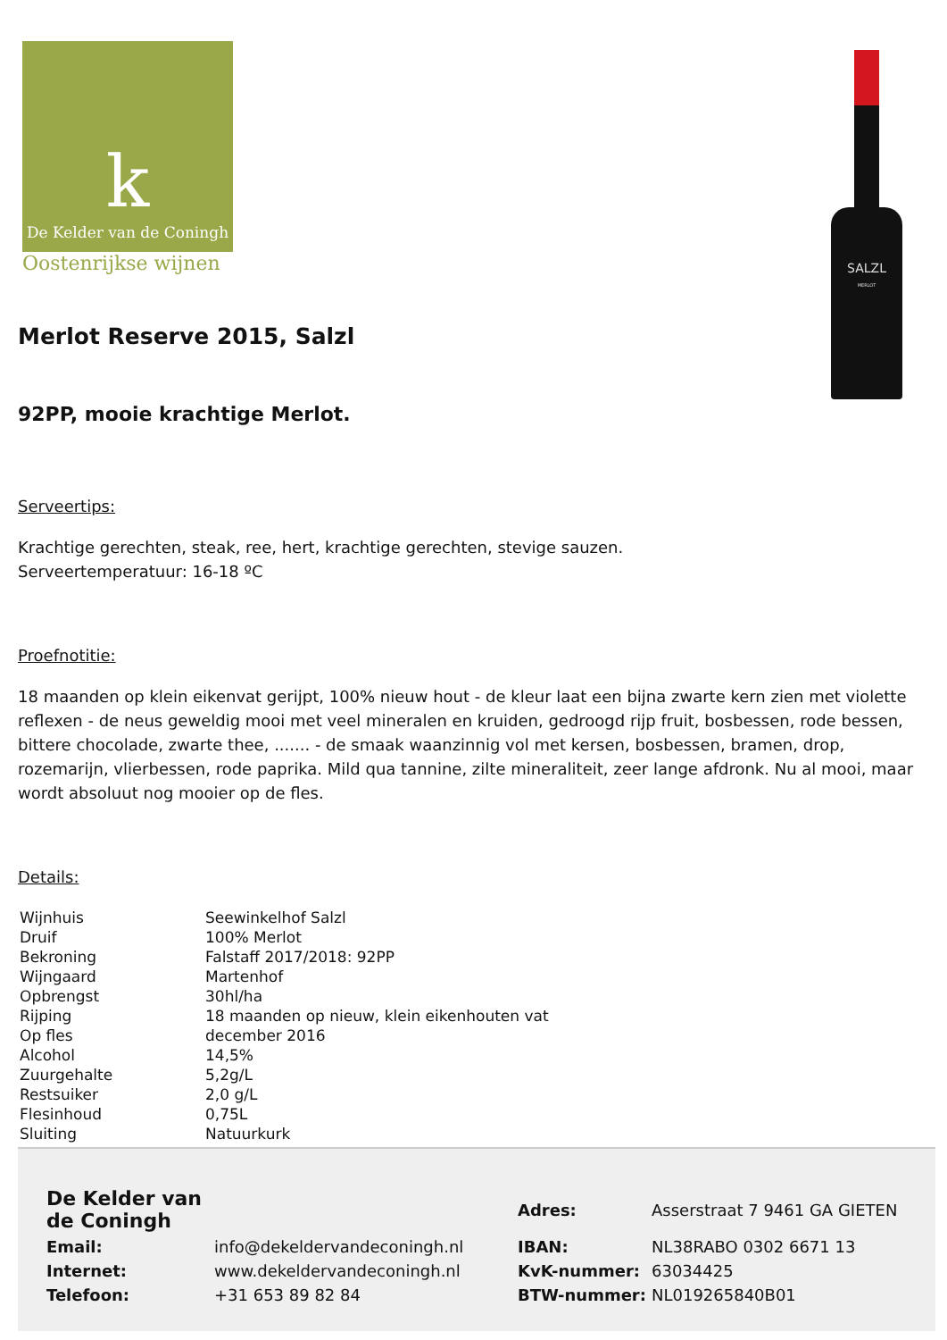k
De Kelder van de Coningh
Oostenrijkse wijnen
SALZL
MERLOT
Merlot Reserve 2015, Salzl
92PP, mooie krachtige Merlot.
Serveertips:
Krachtige gerechten, steak, ree, hert, krachtige gerechten, stevige sauzen.
Serveertemperatuur: 16-18 ºC
Proefnotitie:
18 maanden op klein eikenvat gerijpt, 100% nieuw hout - de kleur laat een bijna zwarte kern zien met violette reflexen - de neus geweldig mooi met veel mineralen en kruiden, gedroogd rijp fruit, bosbessen, rode bessen, bittere chocolade, zwarte thee, ....... - de smaak waanzinnig vol met kersen, bosbessen, bramen, drop, rozemarijn, vlierbessen, rode paprika. Mild qua tannine, zilte mineraliteit, zeer lange afdronk. Nu al mooi, maar wordt absoluut nog mooier op de fles.
Details:
| Wijnhuis | Seewinkelhof Salzl |
| Druif | 100% Merlot |
| Bekroning | Falstaff 2017/2018: 92PP |
| Wijngaard | Martenhof |
| Opbrengst | 30hl/ha |
| Rijping | 18 maanden op nieuw, klein eikenhouten vat |
| Op fles | december 2016 |
| Alcohol | 14,5% |
| Zuurgehalte | 5,2g/L |
| Restsuiker | 2,0 g/L |
| Flesinhoud | 0,75L |
| Sluiting | Natuurkurk |
| De Kelder van de Coningh | | Adres: | Asserstraat 7 9461 GA GIETEN |
| Email: | info@dekeldervandeconingh.nl | IBAN: | NL38RABO 0302 6671 13 |
| Internet: | www.dekeldervandeconingh.nl | KvK-nummer: | 63034425 |
| Telefoon: | +31 653 89 82 84 | BTW-nummer: | NL019265840B01 |